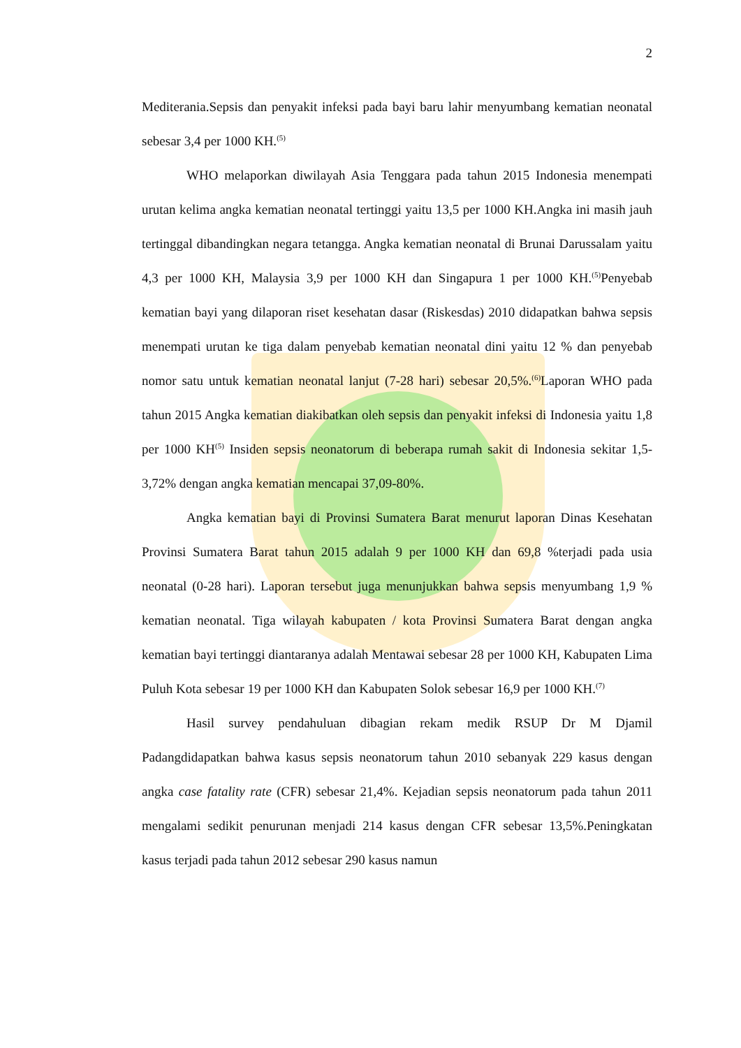2
Mediterania.Sepsis dan penyakit infeksi pada bayi baru lahir menyumbang kematian neonatal sebesar 3,4 per 1000 KH.<sup>(5)</sup>
WHO melaporkan diwilayah Asia Tenggara pada tahun 2015 Indonesia menempati urutan kelima angka kematian neonatal tertinggi yaitu 13,5 per 1000 KH.Angka ini masih jauh tertinggal dibandingkan negara tetangga. Angka kematian neonatal di Brunai Darussalam yaitu 4,3 per 1000 KH, Malaysia 3,9 per 1000 KH dan Singapura 1 per 1000 KH.<sup>(5)</sup>Penyebab kematian bayi yang dilaporan riset kesehatan dasar (Riskesdas) 2010 didapatkan bahwa sepsis menempati urutan ke tiga dalam penyebab kematian neonatal dini yaitu 12 % dan penyebab nomor satu untuk kematian neonatal lanjut (7-28 hari) sebesar 20,5%.<sup>(6)</sup>Laporan WHO pada tahun 2015 Angka kematian diakibatkan oleh sepsis dan penyakit infeksi di Indonesia yaitu 1,8 per 1000 KH<sup>(5)</sup> Insiden sepsis neonatorum di beberapa rumah sakit di Indonesia sekitar 1,5-3,72% dengan angka kematian mencapai 37,09-80%.
Angka kematian bayi di Provinsi Sumatera Barat menurut laporan Dinas Kesehatan Provinsi Sumatera Barat tahun 2015 adalah 9 per 1000 KH dan 69,8 %terjadi pada usia neonatal (0-28 hari). Laporan tersebut juga menunjukkan bahwa sepsis menyumbang 1,9 % kematian neonatal. Tiga wilayah kabupaten / kota Provinsi Sumatera Barat dengan angka kematian bayi tertinggi diantaranya adalah Mentawai sebesar 28 per 1000 KH, Kabupaten Lima Puluh Kota sebesar 19 per 1000 KH dan Kabupaten Solok sebesar 16,9 per 1000 KH.<sup>(7)</sup>
Hasil survey pendahuluan dibagian rekam medik RSUP Dr M Djamil Padangdidapatkan bahwa kasus sepsis neonatorum tahun 2010 sebanyak 229 kasus dengan angka case fatality rate (CFR) sebesar 21,4%. Kejadian sepsis neonatorum pada tahun 2011 mengalami sedikit penurunan menjadi 214 kasus dengan CFR sebesar 13,5%.Peningkatan kasus terjadi pada tahun 2012 sebesar 290 kasus namun